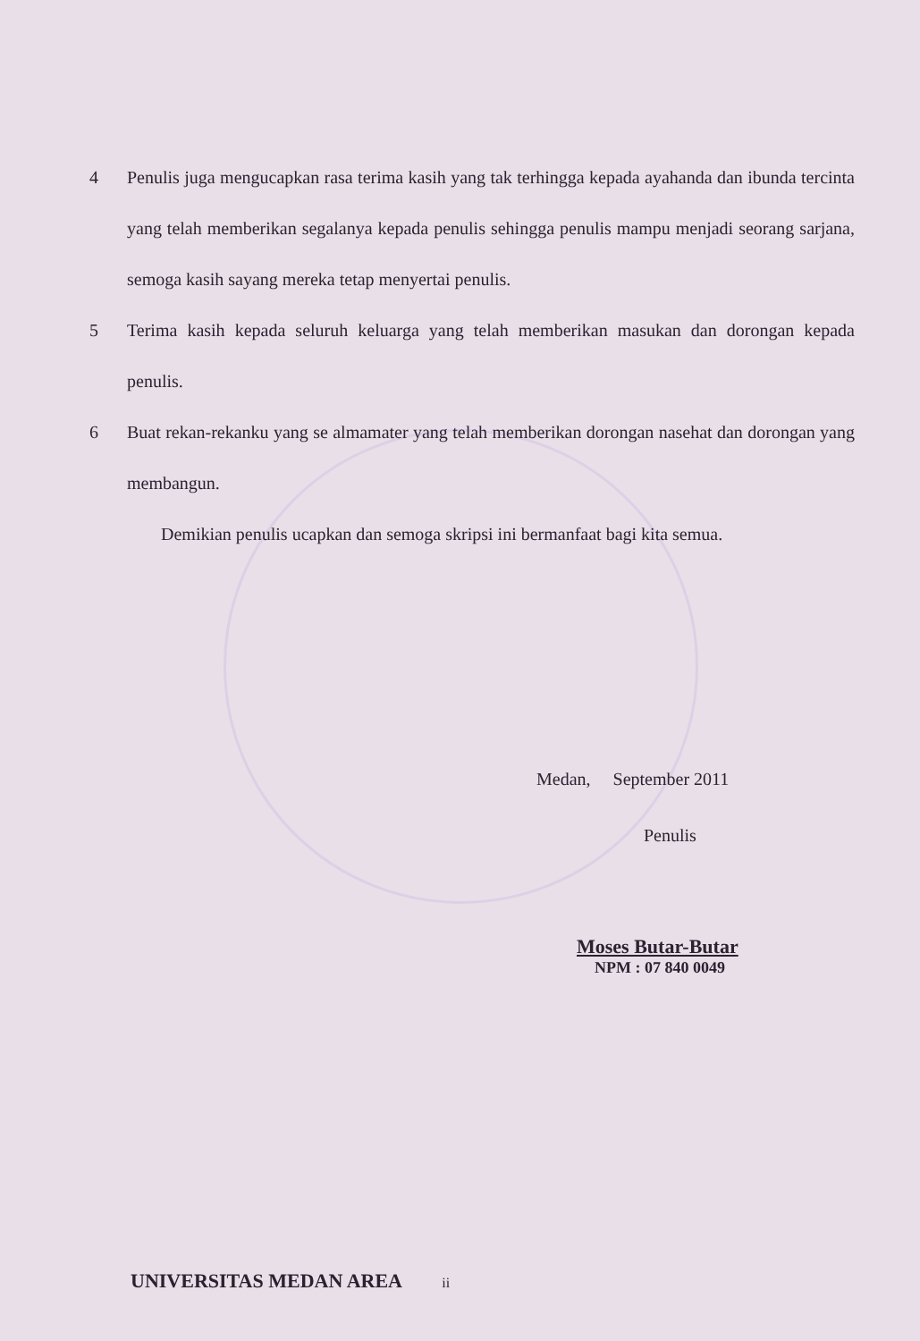4 Penulis juga mengucapkan rasa terima kasih yang tak terhingga kepada ayahanda dan ibunda tercinta yang telah memberikan segalanya kepada penulis sehingga penulis mampu menjadi seorang sarjana, semoga kasih sayang mereka tetap menyertai penulis.
5 Terima kasih kepada seluruh keluarga yang telah memberikan masukan dan dorongan kepada penulis.
6 Buat rekan-rekanku yang se almamater yang telah memberikan dorongan nasehat dan dorongan yang membangun.
Demikian penulis ucapkan dan semoga skripsi ini bermanfaat bagi kita semua.
Medan, September 2011
Penulis
Moses Butar-Butar
NPM : 07 840 0049
UNIVERSITAS MEDAN AREA ii